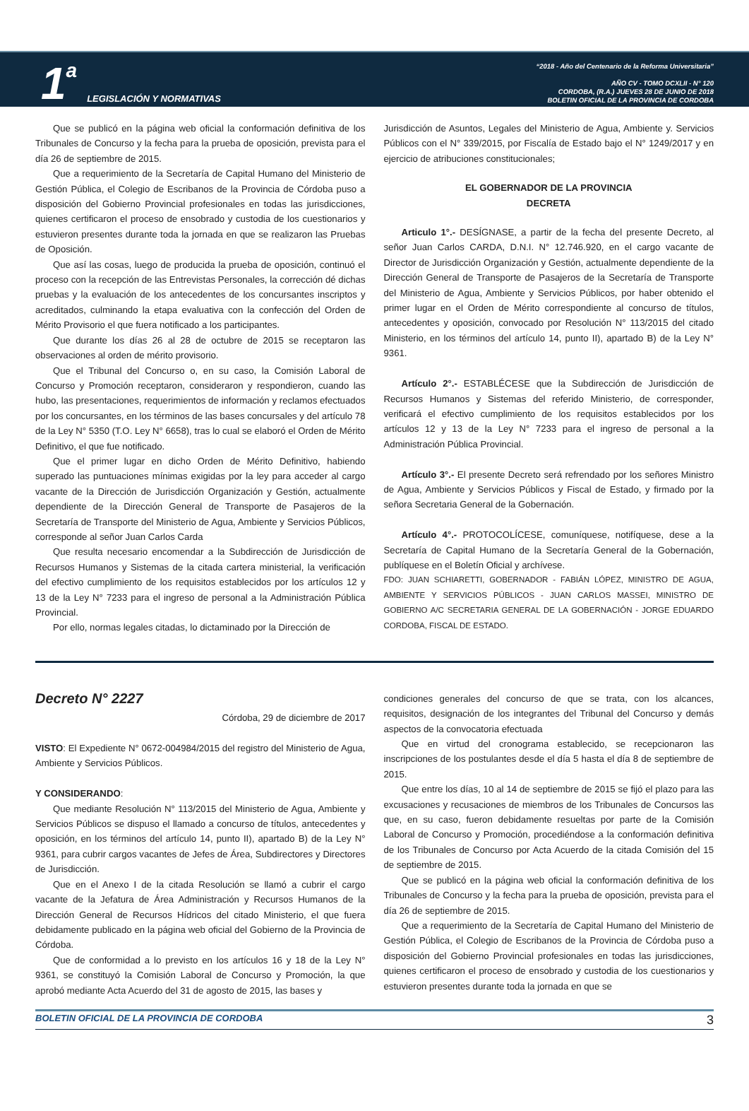1 a LEGISLACIÓN Y NORMATIVAS
“2018 - Año del Centenario de la Reforma Universitaria”
AÑO CV - TOMO DCXLII - N° 120
CORDOBA, (R.A.) JUEVES 28 DE JUNIO DE 2018
BOLETIN OFICIAL DE LA PROVINCIA DE CORDOBA
Que se publicó en la página web oficial la conformación definitiva de los Tribunales de Concurso y la fecha para la prueba de oposición, prevista para el día 26 de septiembre de 2015.
Que a requerimiento de la Secretaría de Capital Humano del Ministerio de Gestión Pública, el Colegio de Escribanos de la Provincia de Córdoba puso a disposición del Gobierno Provincial profesionales en todas las jurisdicciones, quienes certificaron el proceso de ensobrado y custodia de los cuestionarios y estuvieron presentes durante toda la jornada en que se realizaron las Pruebas de Oposición.
Que así las cosas, luego de producida la prueba de oposición, continuó el proceso con la recepción de las Entrevistas Personales, la corrección dé dichas pruebas y la evaluación de los antecedentes de los concursantes inscriptos y acreditados, culminando la etapa evaluativa con la confección del Orden de Mérito Provisorio el que fuera notificado a los participantes.
Que durante los días 26 al 28 de octubre de 2015 se receptaron las observaciones al orden de mérito provisorio.
Que el Tribunal del Concurso o, en su caso, la Comisión Laboral de Concurso y Promoción receptaron, consideraron y respondieron, cuando las hubo, las presentaciones, requerimientos de información y reclamos efectuados por los concursantes, en los términos de las bases concursales y del artículo 78 de la Ley N° 5350 (T.O. Ley N° 6658), tras lo cual se elaboró el Orden de Mérito Definitivo, el que fue notificado.
Que el primer lugar en dicho Orden de Mérito Definitivo, habiendo superado las puntuaciones mínimas exigidas por la ley para acceder al cargo vacante de la Dirección de Jurisdicción Organización y Gestión, actualmente dependiente de la Dirección General de Transporte de Pasajeros de la Secretaría de Transporte del Ministerio de Agua, Ambiente y Servicios Públicos, corresponde al señor Juan Carlos Carda
Que resulta necesario encomendar a la Subdirección de Jurisdicción de Recursos Humanos y Sistemas de la citada cartera ministerial, la verificación del efectivo cumplimiento de los requisitos establecidos por los artículos 12 y 13 de la Ley N° 7233 para el ingreso de personal a la Administración Pública Provincial.
Por ello, normas legales citadas, lo dictaminado por la Dirección de
Jurisdicción de Asuntos, Legales del Ministerio de Agua, Ambiente y. Servicios Públicos con el N° 339/2015, por Fiscalía de Estado bajo el N° 1249/2017 y en ejercicio de atribuciones constitucionales;
EL GOBERNADOR DE LA PROVINCIA
DECRETA
Articulo 1°.- DESÍGNASE, a partir de la fecha del presente Decreto, al señor Juan Carlos CARDA, D.N.I. N° 12.746.920, en el cargo vacante de Director de Jurisdicción Organización y Gestión, actualmente dependiente de la Dirección General de Transporte de Pasajeros de la Secretaría de Transporte del Ministerio de Agua, Ambiente y Servicios Públicos, por haber obtenido el primer lugar en el Orden de Mérito correspondiente al concurso de títulos, antecedentes y oposición, convocado por Resolución N° 113/2015 del citado Ministerio, en los términos del artículo 14, punto II), apartado B) de la Ley N° 9361.
Artículo 2°.- ESTABLÉCESE que la Subdirección de Jurisdicción de Recursos Humanos y Sistemas del referido Ministerio, de corresponder, verificará el efectivo cumplimiento de los requisitos establecidos por los artículos 12 y 13 de la Ley N° 7233 para el ingreso de personal a la Administración Pública Provincial.
Artículo 3°.- El presente Decreto será refrendado por los señores Ministro de Agua, Ambiente y Servicios Públicos y Fiscal de Estado, y firmado por la señora Secretaria General de la Gobernación.
Artículo 4°.- PROTOCOLÍCESE, comuníquese, notifíquese, dese a la Secretaría de Capital Humano de la Secretaría General de la Gobernación, publíquese en el Boletín Oficial y archívese.
FDO: JUAN SCHIARETTI, GOBERNADOR - FABIÁN LÓPEZ, MINISTRO DE AGUA, AMBIENTE Y SERVICIOS PÚBLICOS - JUAN CARLOS MASSEI, MINISTRO DE GOBIERNO A/C SECRETARIA GENERAL DE LA GOBERNACIÓN - JORGE EDUARDO CORDOBA, FISCAL DE ESTADO.
Decreto N° 2227
Córdoba, 29 de diciembre de 2017
VISTO: El Expediente N° 0672-004984/2015 del registro del Ministerio de Agua, Ambiente y Servicios Públicos.
Y CONSIDERANDO:
Que mediante Resolución N° 113/2015 del Ministerio de Agua, Ambiente y Servicios Públicos se dispuso el llamado a concurso de títulos, antecedentes y oposición, en los términos del artículo 14, punto II), apartado B) de la Ley N° 9361, para cubrir cargos vacantes de Jefes de Área, Subdirectores y Directores de Jurisdicción.
Que en el Anexo I de la citada Resolución se llamó a cubrir el cargo vacante de la Jefatura de Área Administración y Recursos Humanos de la Dirección General de Recursos Hídricos del citado Ministerio, el que fuera debidamente publicado en la página web oficial del Gobierno de la Provincia de Córdoba.
Que de conformidad a lo previsto en los artículos 16 y 18 de la Ley N° 9361, se constituyó la Comisión Laboral de Concurso y Promoción, la que aprobó mediante Acta Acuerdo del 31 de agosto de 2015, las bases y
condiciones generales del concurso de que se trata, con los alcances, requisitos, designación de los integrantes del Tribunal del Concurso y demás aspectos de la convocatoria efectuada
Que en virtud del cronograma establecido, se recepcionaron las inscripciones de los postulantes desde el día 5 hasta el día 8 de septiembre de 2015.
Que entre los días, 10 al 14 de septiembre de 2015 se fijó el plazo para las excusaciones y recusaciones de miembros de los Tribunales de Concursos las que, en su caso, fueron debidamente resueltas por parte de la Comisión Laboral de Concurso y Promoción, procediéndose a la conformación definitiva de los Tribunales de Concurso por Acta Acuerdo de la citada Comisión del 15 de septiembre de 2015.
Que se publicó en la página web oficial la conformación definitiva de los Tribunales de Concurso y la fecha para la prueba de oposición, prevista para el día 26 de septiembre de 2015.
Que a requerimiento de la Secretaría de Capital Humano del Ministerio de Gestión Pública, el Colegio de Escribanos de la Provincia de Córdoba puso a disposición del Gobierno Provincial profesionales en todas las jurisdicciones, quienes certificaron el proceso de ensobrado y custodia de los cuestionarios y estuvieron presentes durante toda la jornada en que se
BOLETIN OFICIAL DE LA PROVINCIA DE CORDOBA 3